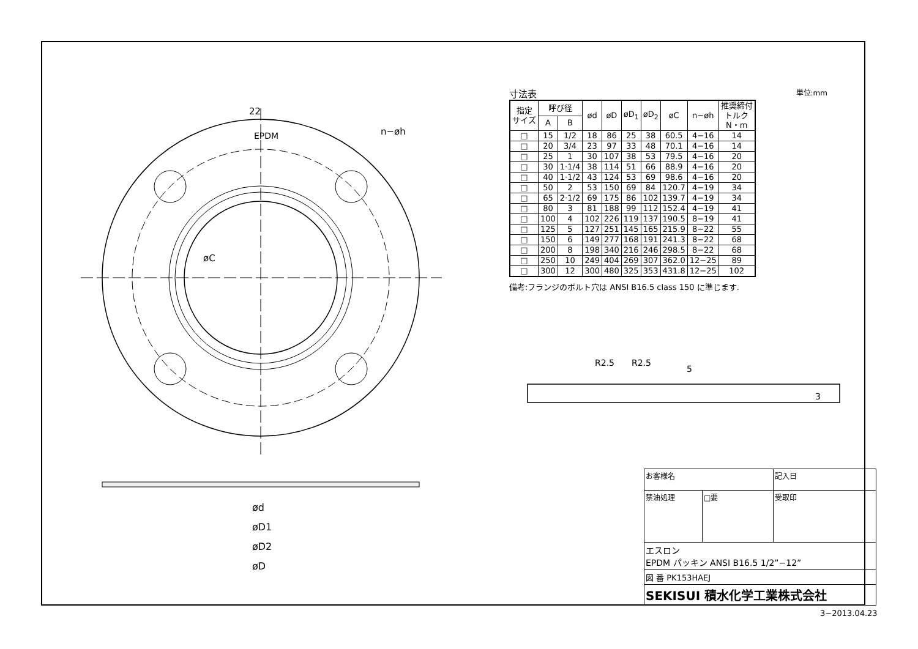22
EPDM
n−øh
øC
ød
øD1
øD2
øD
寸法表 単位:mm
| 指定 サイズ | 呼び径 | | ød | øD | øD<sub>1</sub> | øD<sub>2</sub> | øC | n−øh | 推奨締付 トルク N・m |
| --- | --- | --- | --- | --- | --- | --- | --- | --- | --- |
| | A | B | | | | | | | |
| □ | 15 | 1/2 | 18 | 86 | 25 | 38 | 60.5 | 4−16 | 14 |
| □ | 20 | 3/4 | 23 | 97 | 33 | 48 | 70.1 | 4−16 | 14 |
| □ | 25 | 1 | 30 | 107 | 38 | 53 | 79.5 | 4−16 | 20 |
| □ | 30 | 1·1/4 | 38 | 114 | 51 | 66 | 88.9 | 4−16 | 20 |
| □ | 40 | 1·1/2 | 43 | 124 | 53 | 69 | 98.6 | 4−16 | 20 |
| □ | 50 | 2 | 53 | 150 | 69 | 84 | 120.7 | 4−19 | 34 |
| □ | 65 | 2·1/2 | 69 | 175 | 86 | 102 | 139.7 | 4−19 | 34 |
| □ | 80 | 3 | 81 | 188 | 99 | 112 | 152.4 | 4−19 | 41 |
| □ | 100 | 4 | 102 | 226 | 119 | 137 | 190.5 | 8−19 | 41 |
| □ | 125 | 5 | 127 | 251 | 145 | 165 | 215.9 | 8−22 | 55 |
| □ | 150 | 6 | 149 | 277 | 168 | 191 | 241.3 | 8−22 | 68 |
| □ | 200 | 8 | 198 | 340 | 216 | 246 | 298.5 | 8−22 | 68 |
| □ | 250 | 10 | 249 | 404 | 269 | 307 | 362.0 | 12−25 | 89 |
| □ | 300 | 12 | 300 | 480 | 325 | 353 | 431.8 | 12−25 | 102 |
備考:フランジのボルト穴は ANSI B16.5 class 150 に準じます.
R2.5
R2.5
5
3
| お客様名 | | 記入日 |
| 禁油処理 | □要 | 受取印 |
| エスロン EPDM パッキン ANSI B16.5 1/2”−12” | | |
| 図 番 PK153HAEJ | | |
| SEKISUI 積水化学工業株式会社 | | |
3−2013.04.23